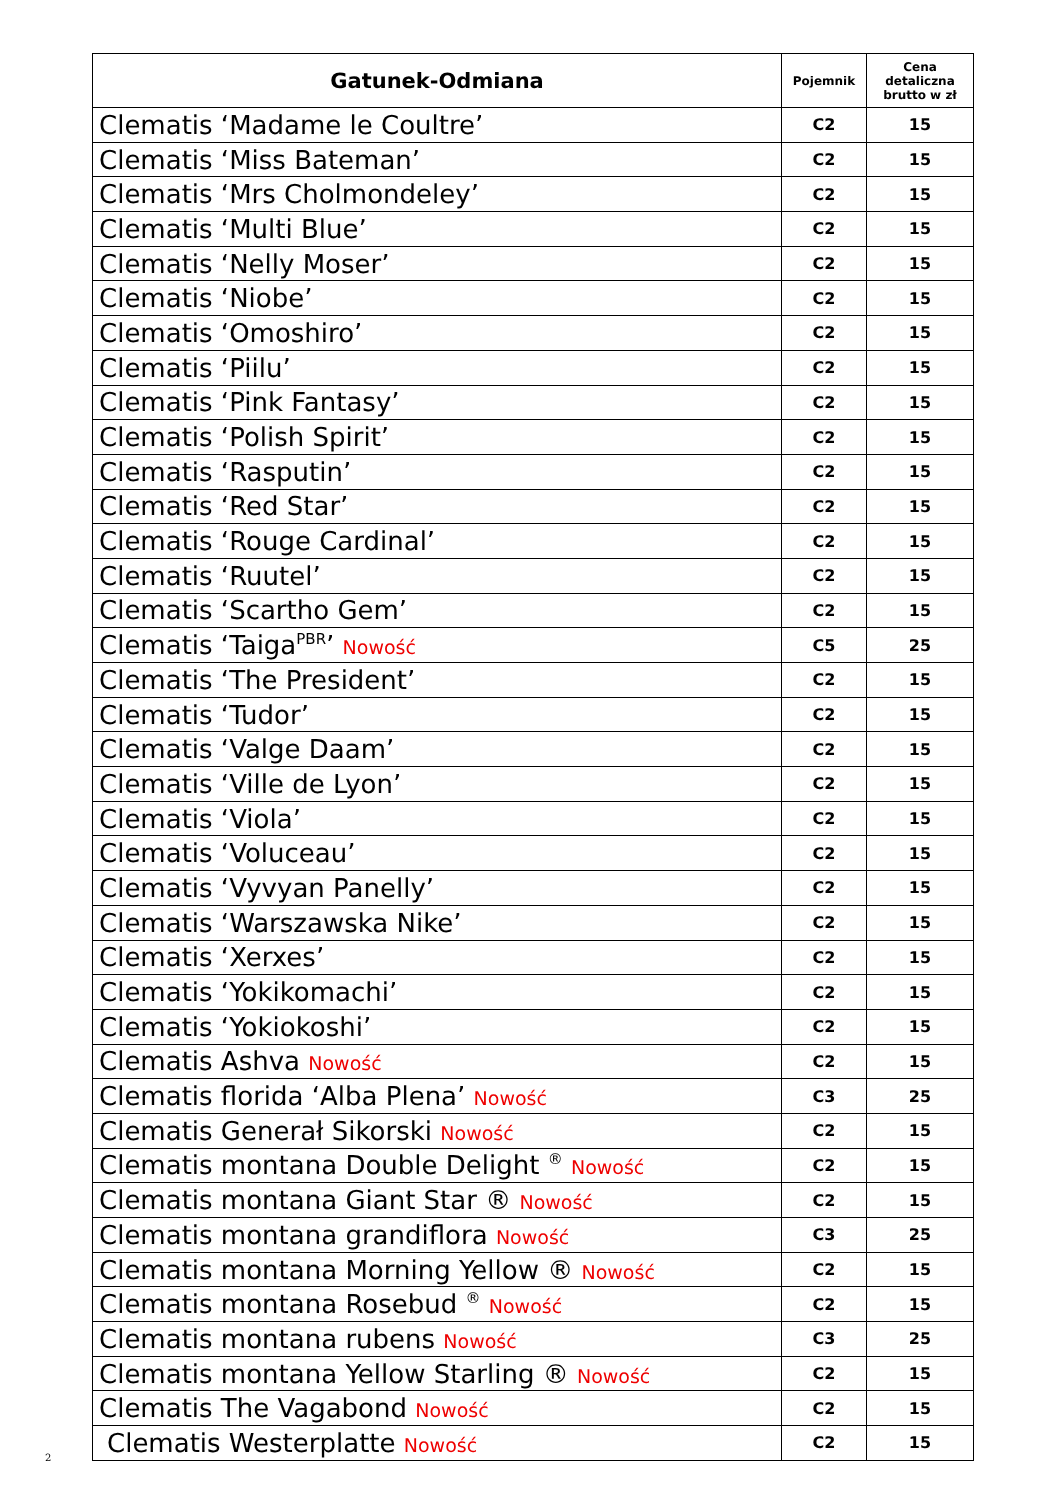| Gatunek-Odmiana | Pojemnik | Cena detaliczna brutto w zł |
| --- | --- | --- |
| Clematis ‘Madame le Coultre’ | C2 | 15 |
| Clematis ‘Miss Bateman’ | C2 | 15 |
| Clematis ‘Mrs Cholmondeley’ | C2 | 15 |
| Clematis ‘Multi Blue’ | C2 | 15 |
| Clematis ‘Nelly Moser’ | C2 | 15 |
| Clematis ‘Niobe’ | C2 | 15 |
| Clematis ‘Omoshiro’ | C2 | 15 |
| Clematis ‘Piilu’ | C2 | 15 |
| Clematis ‘Pink Fantasy’ | C2 | 15 |
| Clematis ‘Polish Spirit’ | C2 | 15 |
| Clematis ‘Rasputin’ | C2 | 15 |
| Clematis ‘Red Star’ | C2 | 15 |
| Clematis ‘Rouge Cardinal’ | C2 | 15 |
| Clematis ‘Ruutel’ | C2 | 15 |
| Clematis ‘Scartho Gem’ | C2 | 15 |
| Clematis ‘Taiga<sup>PBR</sup>’ Nowość | C5 | 25 |
| Clematis ‘The President’ | C2 | 15 |
| Clematis ‘Tudor’ | C2 | 15 |
| Clematis ‘Valge Daam’ | C2 | 15 |
| Clematis ‘Ville de Lyon’ | C2 | 15 |
| Clematis ‘Viola’ | C2 | 15 |
| Clematis ‘Voluceau’ | C2 | 15 |
| Clematis ‘Vyvyan Panelly’ | C2 | 15 |
| Clematis ‘Warszawska Nike’ | C2 | 15 |
| Clematis ‘Xerxes’ | C2 | 15 |
| Clematis ‘Yokikomachi’ | C2 | 15 |
| Clematis ‘Yokiokoshi’ | C2 | 15 |
| Clematis Ashva Nowość | C2 | 15 |
| Clematis florida ‘Alba Plena’ Nowość | C3 | 25 |
| Clematis Generał Sikorski Nowość | C2 | 15 |
| Clematis montana Double Delight <sup>®</sup> Nowość | C2 | 15 |
| Clematis montana Giant Star ® Nowość | C2 | 15 |
| Clematis montana grandiflora Nowość | C3 | 25 |
| Clematis montana Morning Yellow ® Nowość | C2 | 15 |
| Clematis montana Rosebud <sup>®</sup> Nowość | C2 | 15 |
| Clematis montana rubens Nowość | C3 | 25 |
| Clematis montana Yellow Starling ® Nowość | C2 | 15 |
| Clematis The Vagabond Nowość | C2 | 15 |
| Clematis Westerplatte Nowość | C2 | 15 |
2